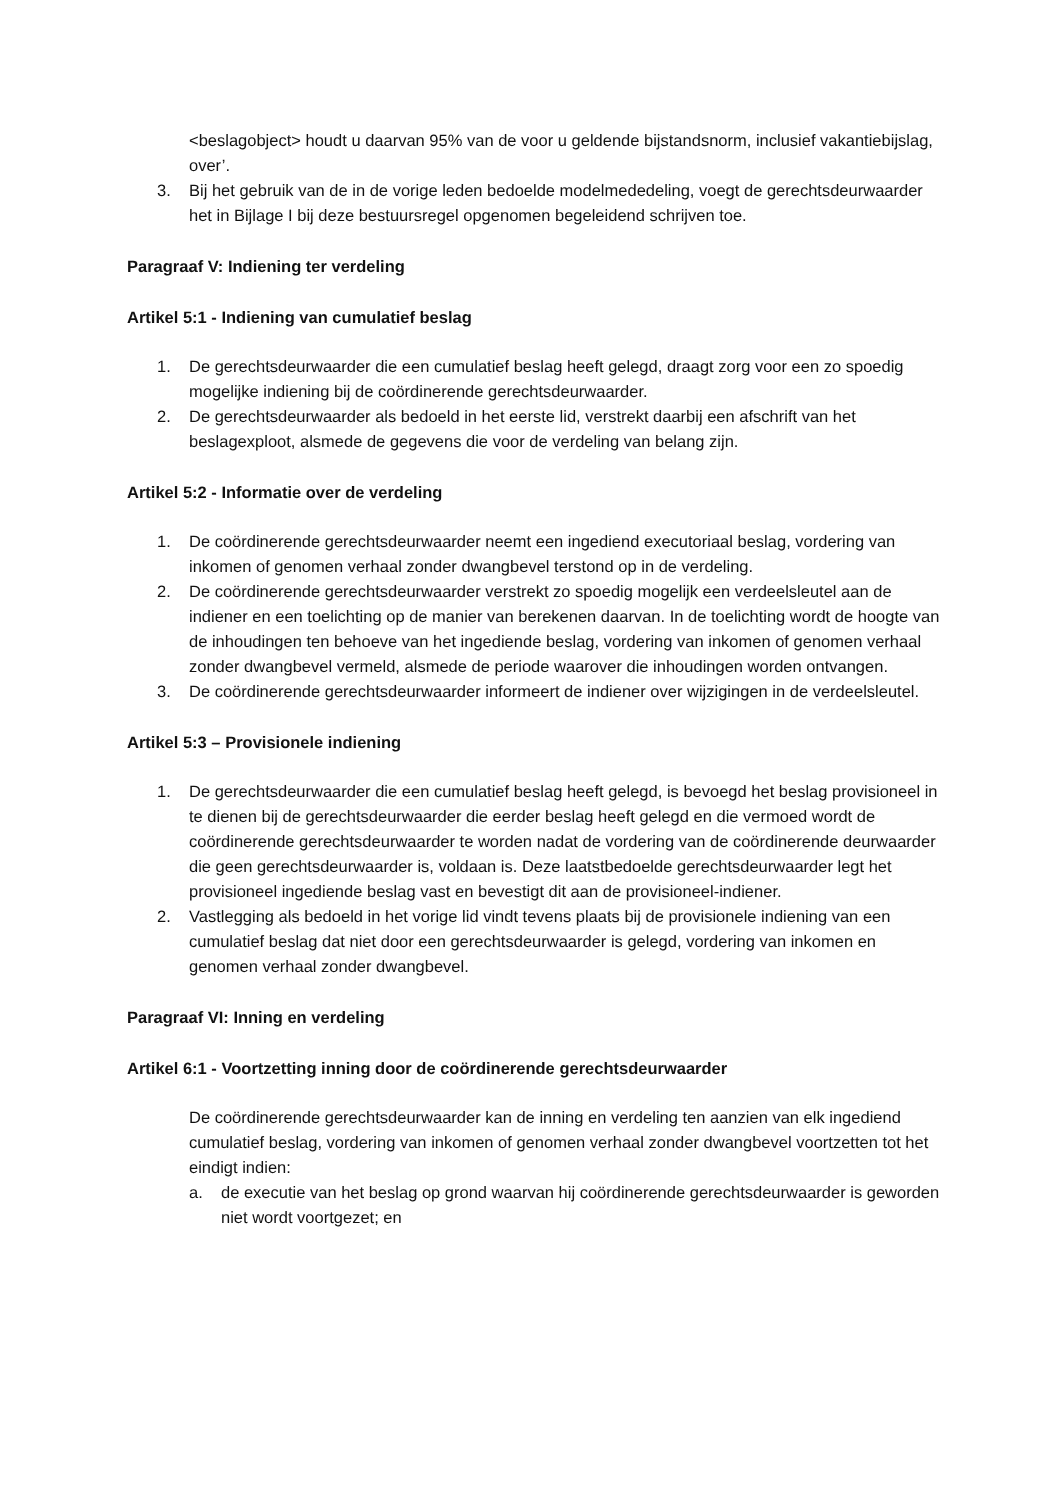<beslagobject> houdt u daarvan 95% van de voor u geldende bijstandsnorm, inclusief vakantiebijslag, over’.
3. Bij het gebruik van de in de vorige leden bedoelde modelmededeling, voegt de gerechtsdeurwaarder het in Bijlage I bij deze bestuursregel opgenomen begeleidend schrijven toe.
Paragraaf V: Indiening ter verdeling
Artikel 5:1 - Indiening van cumulatief beslag
1. De gerechtsdeurwaarder die een cumulatief beslag heeft gelegd, draagt zorg voor een zo spoedig mogelijke indiening bij de coördinerende gerechtsdeurwaarder.
2. De gerechtsdeurwaarder als bedoeld in het eerste lid, verstrekt daarbij een afschrift van het beslagexploot, alsmede de gegevens die voor de verdeling van belang zijn.
Artikel 5:2 - Informatie over de verdeling
1. De coördinerende gerechtsdeurwaarder neemt een ingediend executoriaal beslag, vordering van inkomen of genomen verhaal zonder dwangbevel terstond op in de verdeling.
2. De coördinerende gerechtsdeurwaarder verstrekt zo spoedig mogelijk een verdeelsleutel aan de indiener en een toelichting op de manier van berekenen daarvan. In de toelichting wordt de hoogte van de inhoudingen ten behoeve van het ingediende beslag, vordering van inkomen of genomen verhaal zonder dwangbevel vermeld, alsmede de periode waarover die inhoudingen worden ontvangen.
3. De coördinerende gerechtsdeurwaarder informeert de indiener over wijzigingen in de verdeelsleutel.
Artikel 5:3 – Provisionele indiening
1. De gerechtsdeurwaarder die een cumulatief beslag heeft gelegd, is bevoegd het beslag provisioneel in te dienen bij de gerechtsdeurwaarder die eerder beslag heeft gelegd en die vermoed wordt de coördinerende gerechtsdeurwaarder te worden nadat de vordering van de coördinerende deurwaarder die geen gerechtsdeurwaarder is, voldaan is. Deze laatstbedoelde gerechtsdeurwaarder legt het provisioneel ingediende beslag vast en bevestigt dit aan de provisioneel-indiener.
2. Vastlegging als bedoeld in het vorige lid vindt tevens plaats bij de provisionele indiening van een cumulatief beslag dat niet door een gerechtsdeurwaarder is gelegd, vordering van inkomen en genomen verhaal zonder dwangbevel.
Paragraaf VI: Inning en verdeling
Artikel 6:1 - Voortzetting inning door de coördinerende gerechtsdeurwaarder
De coördinerende gerechtsdeurwaarder kan de inning en verdeling ten aanzien van elk ingediend cumulatief beslag, vordering van inkomen of genomen verhaal zonder dwangbevel voortzetten tot het eindigt indien:
a. de executie van het beslag op grond waarvan hij coördinerende gerechtsdeurwaarder is geworden niet wordt voortgezet; en